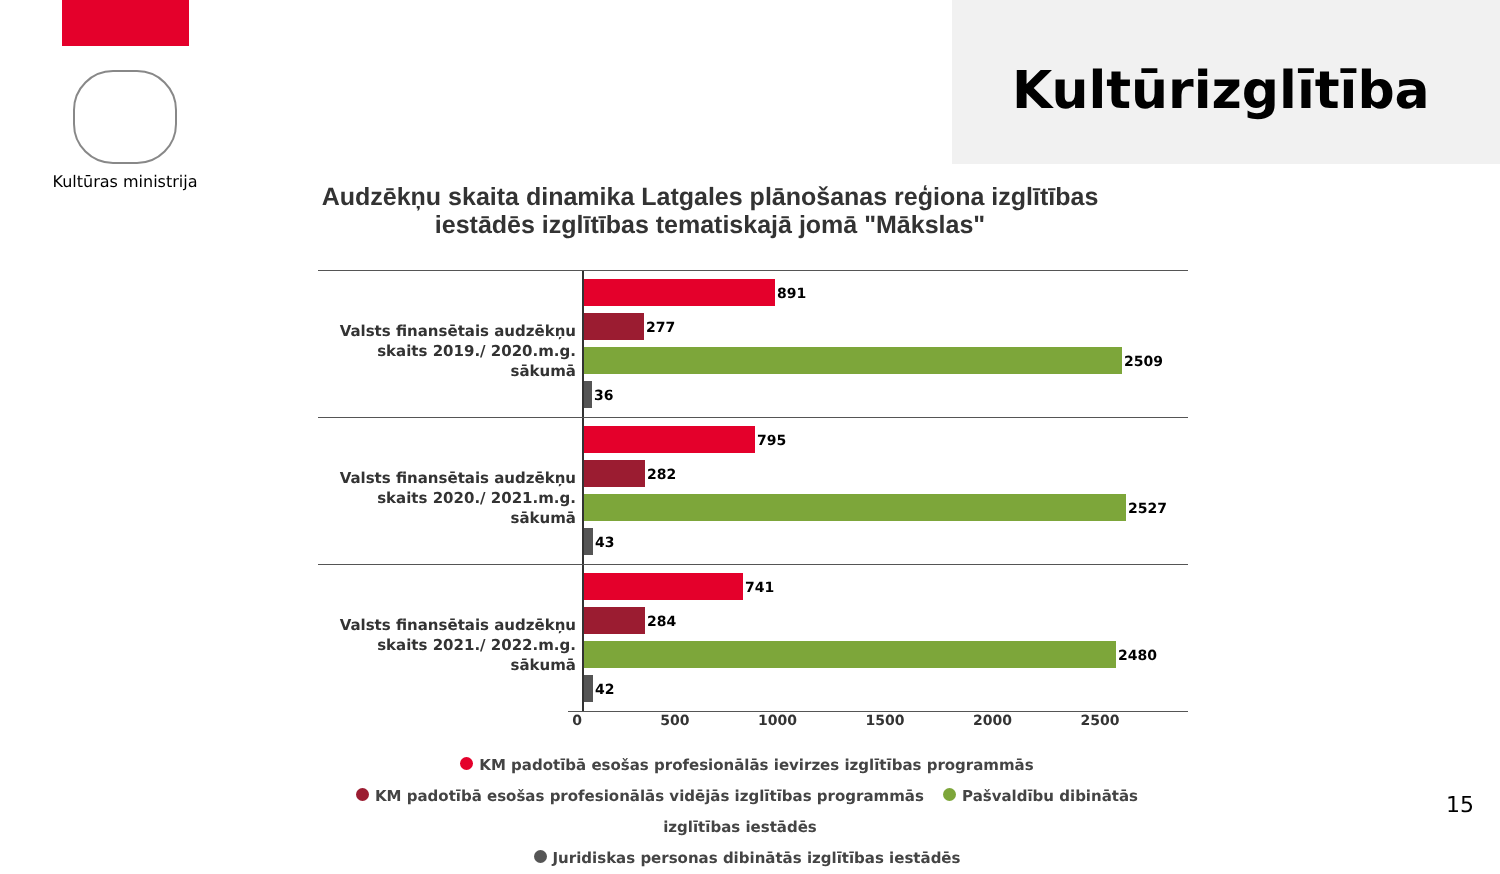Kultūras ministrija
Kultūrizglītība
Audzēkņu skaita dinamika Latgales plānošanas reģiona izglītības iestādēs izglītības tematiskajā jomā "Mākslas"
Valsts finansētais audzēkņu skaits 2019./ 2020.m.g. sākumā
891
277
2509
36
Valsts finansētais audzēkņu skaits 2020./ 2021.m.g. sākumā
795
282
2527
43
Valsts finansētais audzēkņu skaits 2021./ 2022.m.g. sākumā
741
284
2480
42
0 500 1000 1500 2000 2500
KM padotībā esošas profesionālās ievirzes izglītības programmās
KM padotībā esošas profesionālās vidējās izglītības programmās Pašvaldību dibinātās izglītības iestādēs
Juridiskas personas dibinātās izglītības iestādēs
15